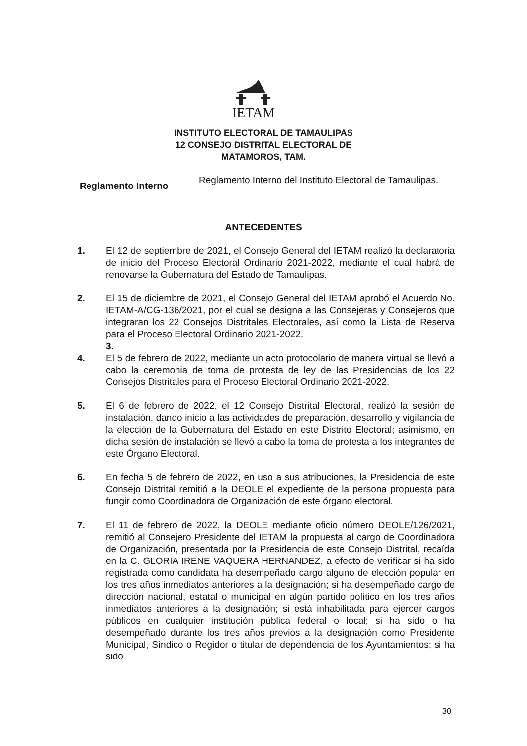IETAM
INSTITUTO ELECTORAL DE TAMAULIPAS
12 CONSEJO DISTRITAL ELECTORAL DE
MATAMOROS, TAM.
Reglamento Interno
Reglamento Interno del Instituto Electoral de Tamaulipas.
ANTECEDENTES
1. El 12 de septiembre de 2021, el Consejo General del IETAM realizó la declaratoria de inicio del Proceso Electoral Ordinario 2021-2022, mediante el cual habrá de renovarse la Gubernatura del Estado de Tamaulipas.
2. El 15 de diciembre de 2021, el Consejo General del IETAM aprobó el Acuerdo No. IETAM-A/CG-136/2021, por el cual se designa a las Consejeras y Consejeros que integraran los 22 Consejos Distritales Electorales, así como la Lista de Reserva para el Proceso Electoral Ordinario 2021-2022.
3.
4. El 5 de febrero de 2022, mediante un acto protocolario de manera virtual se llevó a cabo la ceremonia de toma de protesta de ley de las Presidencias de los 22 Consejos Distritales para el Proceso Electoral Ordinario 2021-2022.
5. El 6 de febrero de 2022, el 12 Consejo Distrital Electoral, realizó la sesión de instalación, dando inicio a las actividades de preparación, desarrollo y vigilancia de la elección de la Gubernatura del Estado en este Distrito Electoral; asimismo, en dicha sesión de instalación se llevó a cabo la toma de protesta a los integrantes de este Órgano Electoral.
6. En fecha 5 de febrero de 2022, en uso a sus atribuciones, la Presidencia de este Consejo Distrital remitió a la DEOLE el expediente de la persona propuesta para fungir como Coordinadora de Organización de este órgano electoral.
7. El 11 de febrero de 2022, la DEOLE mediante oficio número DEOLE/126/2021, remitió al Consejero Presidente del IETAM la propuesta al cargo de Coordinadora de Organización, presentada por la Presidencia de este Consejo Distrital, recaída en la C. GLORIA IRENE VAQUERA HERNANDEZ, a efecto de verificar si ha sido registrada como candidata ha desempeñado cargo alguno de elección popular en los tres años inmediatos anteriores a la designación; si ha desempeñado cargo de dirección nacional, estatal o municipal en algún partido político en los tres años inmediatos anteriores a la designación; si está inhabilitada para ejercer cargos públicos en cualquier institución pública federal o local; si ha sido o ha desempeñado durante los tres años previos a la designación como Presidente Municipal, Síndico o Regidor o titular de dependencia de los Ayuntamientos; si ha sido
30